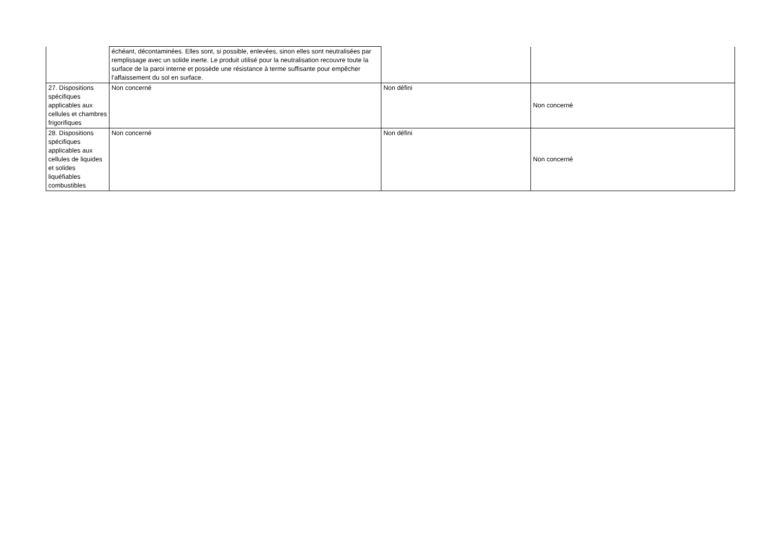| | échéant, décontaminées. Elles sont, si possible, enlevées, sinon elles sont neutralisées par remplissage avec un solide inerte. Le produit utilisé pour la neutralisation recouvre toute la surface de la paroi interne et possède une résistance à terme suffisante pour empêcher l'affaissement du sol en surface. | | |
| 27. Dispositions spécifiques applicables aux cellules et chambres frigorifiques | Non concerné | Non défini | Non concerné |
| 28. Dispositions spécifiques applicables aux cellules de liquides et solides liquéfiables combustibles | Non concerné | Non défini | Non concerné |